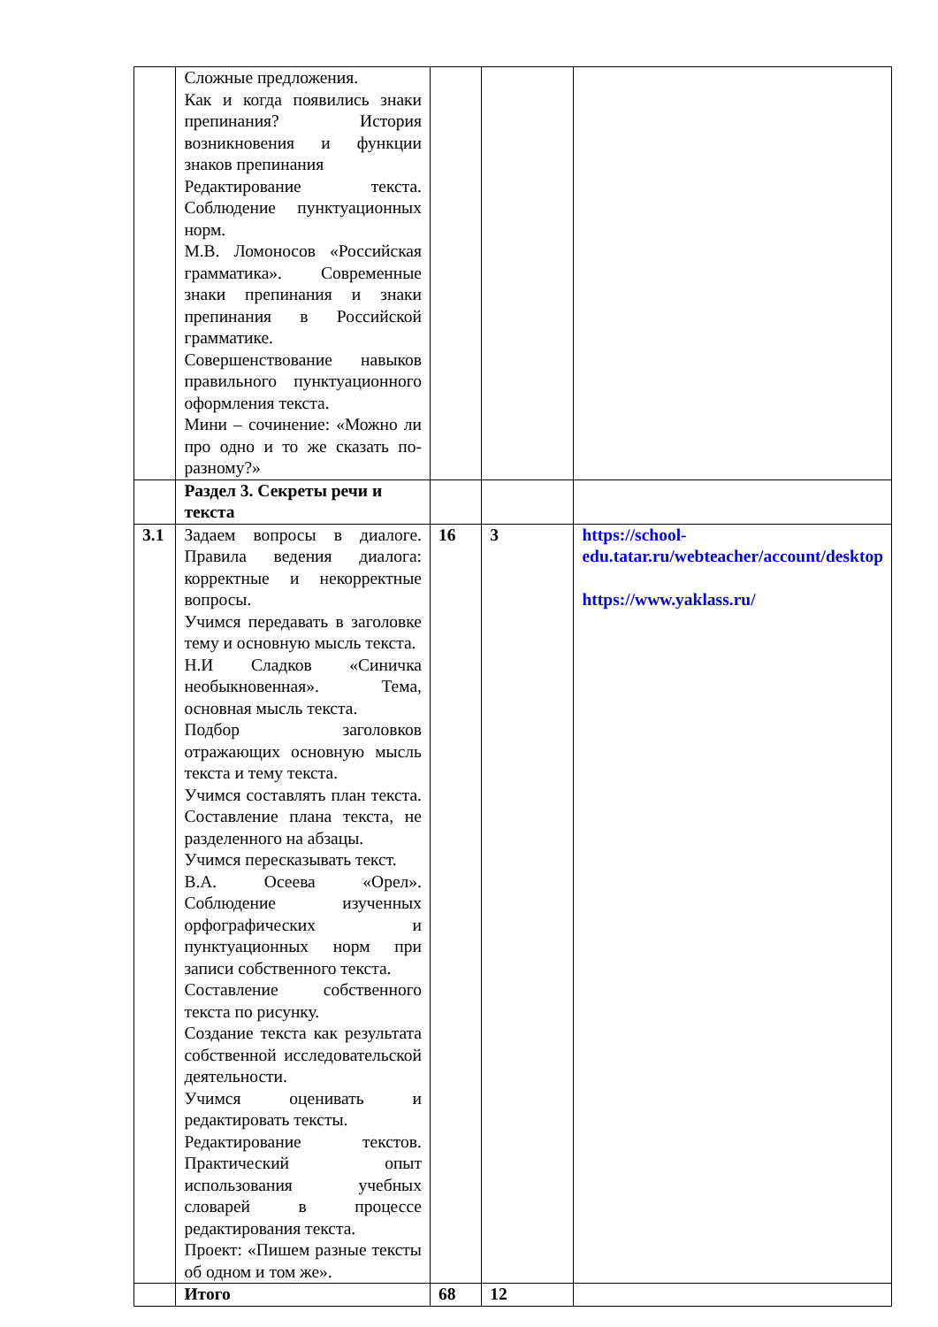| | Сложные предложения. Как и когда появились знаки препинания? История возникновения и функции знаков препинания Редактирование текста. Соблюдение пунктуационных норм. М.В. Ломоносов «Российская грамматика». Современные знаки препинания и знаки препинания в Российской грамматике. Совершенствование навыков правильного пунктуационного оформления текста. Мини – сочинение: «Можно ли про одно и то же сказать по- разному?» | | | |
| | Раздел 3. Секреты речи и текста | | | |
| 3.1 | Задаем вопросы в диалоге. Правила ведения диалога: корректные и некорректные вопросы. Учимся передавать в заголовке тему и основную мысль текста. Н.И Сладков «Синичка необыкновенная». Тема, основная мысль текста. Подбор заголовков отражающих основную мысль текста и тему текста. Учимся составлять план текста. Составление плана текста, не разделенного на абзацы. Учимся пересказывать текст. В.А. Осеева «Орел». Соблюдение изученных орфографических и пунктуационных норм при записи собственного текста. Составление собственного текста по рисунку. Создание текста как результата собственной исследовательской деятельности. Учимся оценивать и редактировать тексты. Редактирование текстов. Практический опыт использования учебных словарей в процессе редактирования текста. Проект: «Пишем разные тексты об одном и том же». | 16 | 3 | https://school-edu.tatar.ru/webteacher/account/desktop https://www.yaklass.ru/ |
| | Итого | 68 | 12 | |